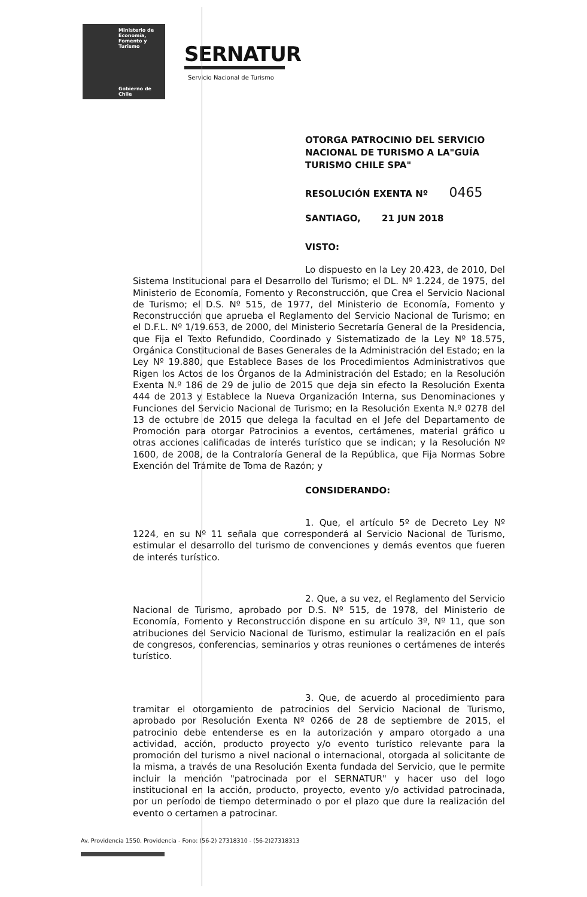Ministerio de
Economía,
Fomento y
Turismo
Gobierno de Chile
SERNATUR
Servicio Nacional de Turismo
OTORGA PATROCINIO DEL SERVICIO NACIONAL DE TURISMO A LA"GUÍA TURISMO CHILE SPA"
RESOLUCIÓN EXENTA Nº 0465
SANTIAGO, 21 JUN 2018
VISTO:
Lo dispuesto en la Ley 20.423, de 2010, Del Sistema Institucional para el Desarrollo del Turismo; el DL. Nº 1.224, de 1975, del Ministerio de Economía, Fomento y Reconstrucción, que Crea el Servicio Nacional de Turismo; el D.S. Nº 515, de 1977, del Ministerio de Economía, Fomento y Reconstrucción que aprueba el Reglamento del Servicio Nacional de Turismo; en el D.F.L. Nº 1/19.653, de 2000, del Ministerio Secretaría General de la Presidencia, que Fija el Texto Refundido, Coordinado y Sistematizado de la Ley Nº 18.575, Orgánica Constitucional de Bases Generales de la Administración del Estado; en la Ley Nº 19.880, que Establece Bases de los Procedimientos Administrativos que Rigen los Actos de los Órganos de la Administración del Estado; en la Resolución Exenta N.º 186 de 29 de julio de 2015 que deja sin efecto la Resolución Exenta 444 de 2013 y Establece la Nueva Organización Interna, sus Denominaciones y Funciones del Servicio Nacional de Turismo; en la Resolución Exenta N.º 0278 del 13 de octubre de 2015 que delega la facultad en el Jefe del Departamento de Promoción para otorgar Patrocinios a eventos, certámenes, material gráfico u otras acciones calificadas de interés turístico que se indican; y la Resolución Nº 1600, de 2008, de la Contraloría General de la República, que Fija Normas Sobre Exención del Trámite de Toma de Razón; y
CONSIDERANDO:
1. Que, el artículo 5º de Decreto Ley Nº 1224, en su Nº 11 señala que corresponderá al Servicio Nacional de Turismo, estimular el desarrollo del turismo de convenciones y demás eventos que fueren de interés turístico.
2. Que, a su vez, el Reglamento del Servicio Nacional de Turismo, aprobado por D.S. Nº 515, de 1978, del Ministerio de Economía, Fomento y Reconstrucción dispone en su artículo 3º, Nº 11, que son atribuciones del Servicio Nacional de Turismo, estimular la realización en el país de congresos, conferencias, seminarios y otras reuniones o certámenes de interés turístico.
3. Que, de acuerdo al procedimiento para tramitar el otorgamiento de patrocinios del Servicio Nacional de Turismo, aprobado por Resolución Exenta Nº 0266 de 28 de septiembre de 2015, el patrocinio debe entenderse es en la autorización y amparo otorgado a una actividad, acción, producto proyecto y/o evento turístico relevante para la promoción del turismo a nivel nacional o internacional, otorgada al solicitante de la misma, a través de una Resolución Exenta fundada del Servicio, que le permite incluir la mención "patrocinada por el SERNATUR" y hacer uso del logo institucional en la acción, producto, proyecto, evento y/o actividad patrocinada, por un período de tiempo determinado o por el plazo que dure la realización del evento o certamen a patrocinar.
Av. Providencia 1550, Providencia - Fono: (56-2) 27318310 - (56-2)27318313